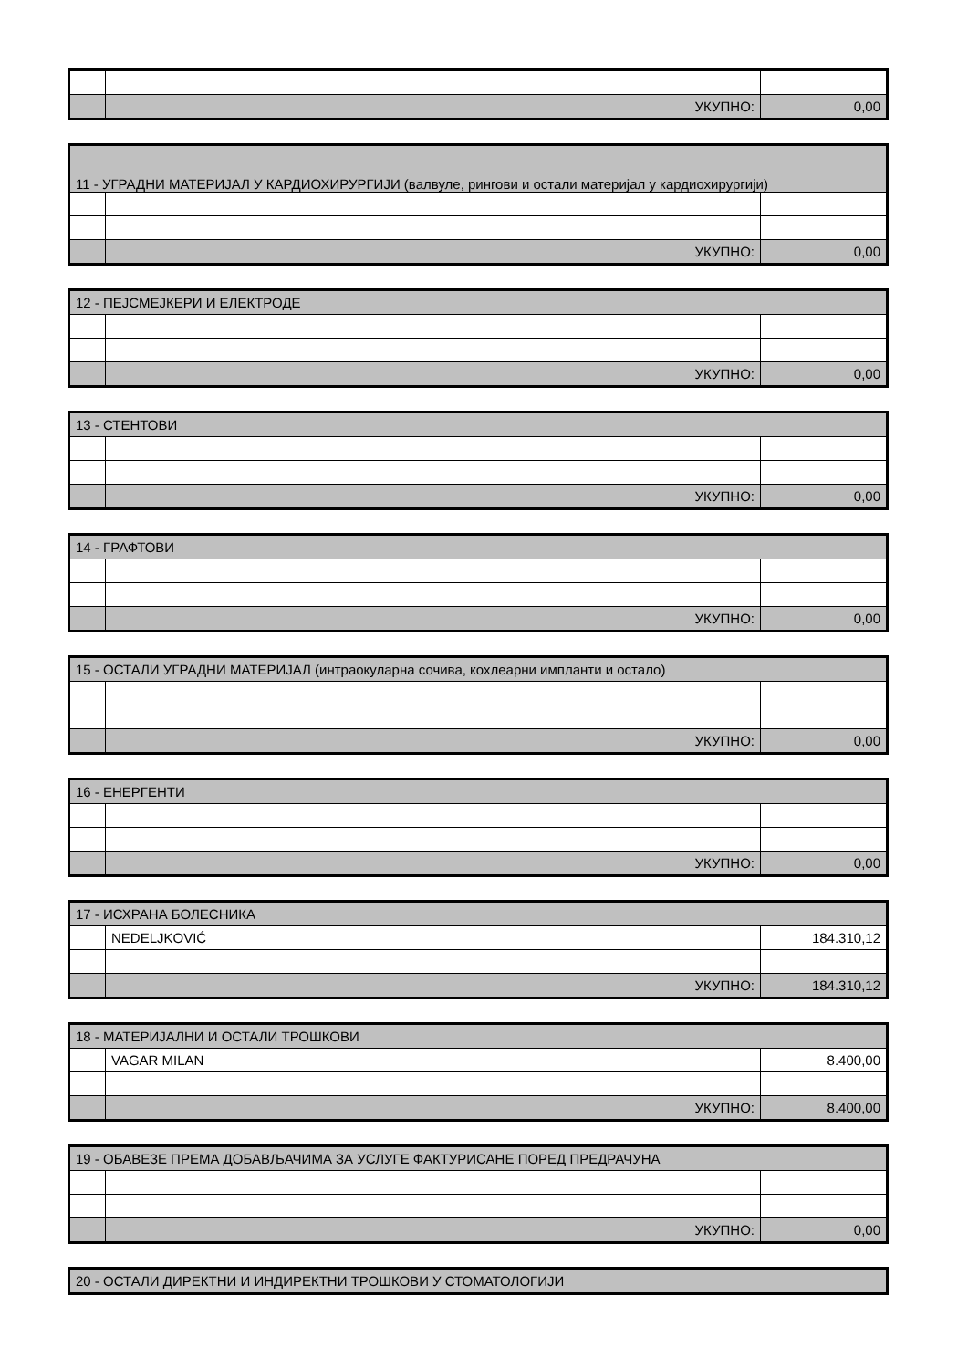| | УКУПНО: | 0,00 |
| 11 - УГРАДНИ МАТЕРИЈАЛ У КАРДИОХИРУРГИЈИ (валвуле, рингови и остали материјал у кардиохирургији) | | |
| | УКУПНО: | 0,00 |
| 12 - ПЕЈСМЕЈКЕРИ И ЕЛЕКТРОДЕ | | |
| | УКУПНО: | 0,00 |
| 13 - СТЕНТОВИ | | |
| | УКУПНО: | 0,00 |
| 14 - ГРАФТОВИ | | |
| | УКУПНО: | 0,00 |
| 15 - ОСТАЛИ УГРАДНИ МАТЕРИЈАЛ (интраокуларна сочива, кохлеарни импланти и остало) | | |
| | УКУПНО: | 0,00 |
| 16 - ЕНЕРГЕНТИ | | |
| | УКУПНО: | 0,00 |
| 17 - ИСХРАНА БОЛЕСНИКА | | |
| | NEDELJKOVIĆ | 184.310,12 |
| | УКУПНО: | 184.310,12 |
| 18 - МАТЕРИЈАЛНИ И ОСТАЛИ ТРОШКОВИ | | |
| | VAGAR MILAN | 8.400,00 |
| | УКУПНО: | 8.400,00 |
| 19 - ОБАВЕЗЕ ПРЕМА ДОБАВЉАЧИМА ЗА УСЛУГЕ ФАКТУРИСАНЕ ПОРЕД ПРЕДРАЧУНА | | |
| | УКУПНО: | 0,00 |
| 20 - ОСТАЛИ ДИРЕКТНИ И ИНДИРЕКТНИ ТРОШКОВИ У СТОМАТОЛОГИЈИ |